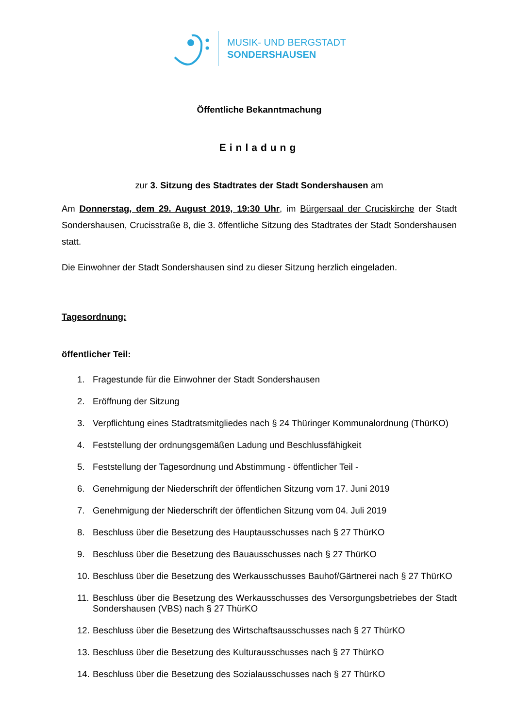MUSIK- UND BERGSTADT
SONDERSHAUSEN
Öffentliche Bekanntmachung
Einladung
zur 3. Sitzung des Stadtrates der Stadt Sondershausen am
Am Donnerstag, dem 29. August 2019, 19:30 Uhr, im Bürgersaal der Cruciskirche der Stadt Sondershausen, Crucisstraße 8, die 3. öffentliche Sitzung des Stadtrates der Stadt Sondershausen statt.
Die Einwohner der Stadt Sondershausen sind zu dieser Sitzung herzlich eingeladen.
Tagesordnung:
öffentlicher Teil:
1. Fragestunde für die Einwohner der Stadt Sondershausen
2. Eröffnung der Sitzung
3. Verpflichtung eines Stadtratsmitgliedes nach § 24 Thüringer Kommunalordnung (ThürKO)
4. Feststellung der ordnungsgemäßen Ladung und Beschlussfähigkeit
5. Feststellung der Tagesordnung und Abstimmung - öffentlicher Teil -
6. Genehmigung der Niederschrift der öffentlichen Sitzung vom 17. Juni 2019
7. Genehmigung der Niederschrift der öffentlichen Sitzung vom 04. Juli 2019
8. Beschluss über die Besetzung des Hauptausschusses nach § 27 ThürKO
9. Beschluss über die Besetzung des Bauausschusses nach § 27 ThürKO
10.
Beschluss über die Besetzung des Werkausschusses Bauhof/Gärtnerei nach § 27 ThürKO
11.
Beschluss über die Besetzung des Werkausschusses des Versorgungsbetriebes der Stadt Sondershausen (VBS) nach § 27 ThürKO
12.
Beschluss über die Besetzung des Wirtschaftsausschusses nach § 27 ThürKO
13.
Beschluss über die Besetzung des Kulturausschusses nach § 27 ThürKO
14.
Beschluss über die Besetzung des Sozialausschusses nach § 27 ThürKO